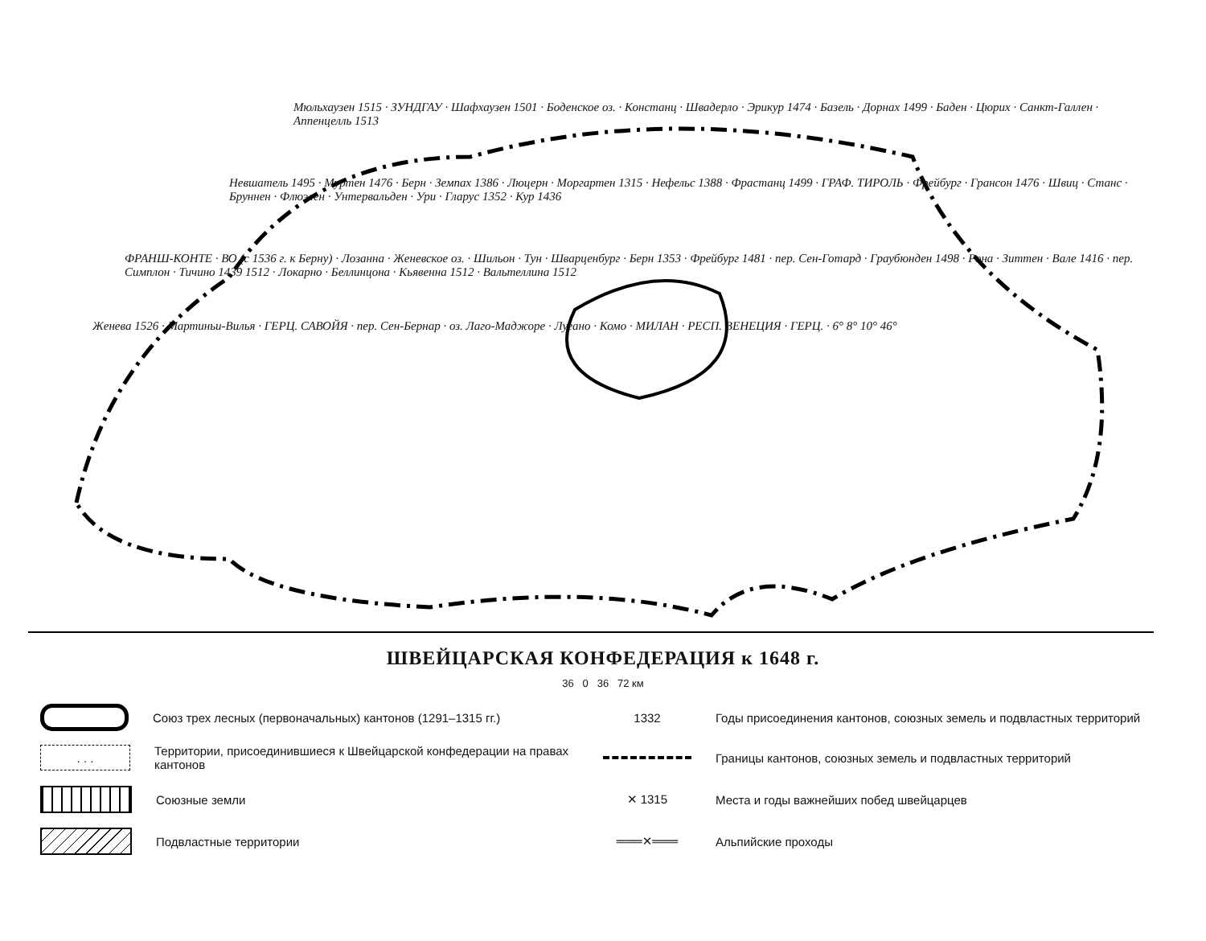Мюльхаузен 1515 · ЗУНДГАУ · Шафхаузен 1501 · Боденское оз. · Констанц · Швадерло · Эрикур 1474 · Базель · Дорнах 1499 · Баден · Цюрих · Санкт-Галлен · Аппенцелль 1513
Невшатель 1495 · Муртен 1476 · Берн · Земпах 1386 · Люцерн · Моргартен 1315 · Нефельс 1388 · Фрастанц 1499 · ГРАФ. ТИРОЛЬ · Фрейбург · Грансон 1476 · Швиц · Станс · Бруннен · Флюэлен · Унтервальден · Ури · Гларус 1352 · Кур 1436
ФРАНШ-КОНТЕ · ВО (с 1536 г. к Берну) · Лозанна · Женевское оз. · Шильон · Тун · Швaрценбург · Берн 1353 · Фрейбург 1481 · пер. Сен-Готард · Граубюнден 1498 · Рона · Зиттен · Вале 1416 · пер. Симплон · Тичино 1439 1512 · Локарно · Беллинцона · Кьявенна 1512 · Вальтеллина 1512
Женева 1526 · Мартиньи-Вилья · ГЕРЦ. САВОЙЯ · пер. Сен-Бернар · оз. Лаго-Маджоре · Лугано · Комо · МИЛАН · РЕСП. ВЕНЕЦИЯ · ГЕРЦ. · 6° 8° 10° 46°
ШВЕЙЦАРСКАЯ КОНФЕДЕРАЦИЯ к 1648 г.
36 0 36 72 км
Союз трех лесных (первоначальных) кантонов (1291–1315 гг.)
1332
Годы присоединения кантонов, союзных земель и подвластных территорий
. . .
Территории, присоединившиеся к Швейцарской конфедерации на правах кантонов
Границы кантонов, союзных земель и подвластных территорий
Союзные земли
✕ 1315
Места и годы важнейших побед швейцарцев
Подвластные территории
═══✕═══
Альпийские проходы